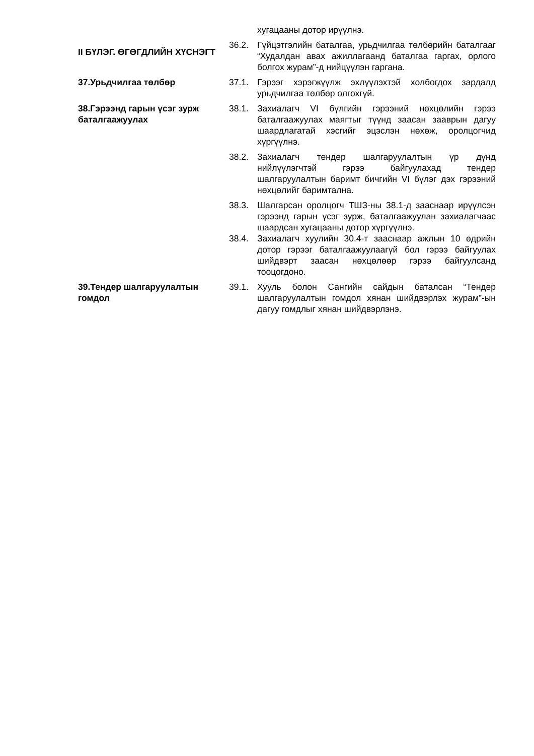хугацааны дотор ирүүлнэ.
II БҮЛЭГ. ӨГӨГДЛИЙН ХҮСНЭГТ
36.2. Гүйцэтгэлийн баталгаа, урьдчилгаа төлбөрийн баталгааг “Худалдан авах ажиллагаанд баталгаа гаргах, орлого болгох журам”-д нийцүүлэн гаргана.
37.Урьдчилгаа төлбөр 37.1. Гэрээг хэрэгжүүлж эхлүүлэхтэй холбогдох зардалд урьдчилгаа төлбөр олгохгүй.
38.Гэрээнд гарын үсэг зурж баталгаажуулах
38.1. Захиалагч VI бүлгийн гэрээний нөхцөлийн гэрээ баталгаажуулах маягтыг түүнд заасан зааврын дагуу шаардлагатай хэсгийг эцэслэн нөхөж, оролцогчид хүргүүлнэ.
38.2. Захиалагч тендер шалгаруулалтын үр дүнд нийлүүлэгчтэй гэрээ байгуулахад тендер шалгаруулалтын баримт бичгийн VI бүлэг дэх гэрээний нөхцөлийг баримтална.
38.3. Шалгарсан оролцогч ТШЗ-ны 38.1-д зааснаар ирүүлсэн гэрээнд гарын үсэг зурж, баталгаажуулан захиалагчаас шаардсан хугацааны дотор хүргүүлнэ.
38.4. Захиалагч хуулийн 30.4-т зааснаар ажлын 10 өдрийн дотор гэрээг баталгаажуулаагүй бол гэрээ байгуулах шийдвэрт заасан нөхцөлөөр гэрээ байгуулсанд тооцогдоно.
39.Тендер шалгаруулалтын гомдол
39.1. Хууль болон Сангийн сайдын баталсан “Тендер шалгаруулалтын гомдол хянан шийдвэрлэх журам”-ын дагуу гомдлыг хянан шийдвэрлэнэ.